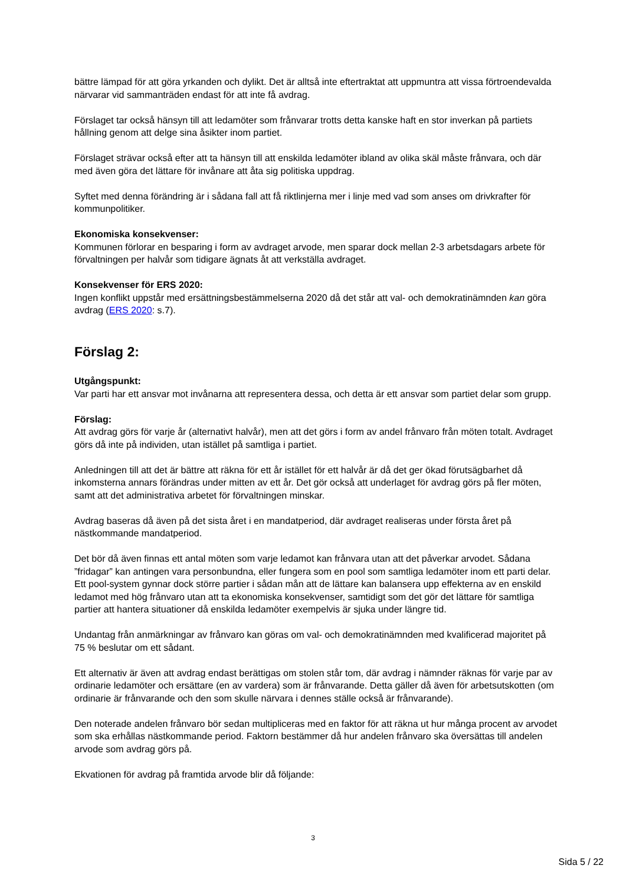bättre lämpad för att göra yrkanden och dylikt. Det är alltså inte eftertraktat att uppmuntra att vissa förtroendevalda närvarar vid sammanträden endast för att inte få avdrag.
Förslaget tar också hänsyn till att ledamöter som frånvarar trotts detta kanske haft en stor inverkan på partiets hållning genom att delge sina åsikter inom partiet.
Förslaget strävar också efter att ta hänsyn till att enskilda ledamöter ibland av olika skäl måste frånvara, och där med även göra det lättare för invånare att åta sig politiska uppdrag.
Syftet med denna förändring är i sådana fall att få riktlinjerna mer i linje med vad som anses om drivkrafter för kommunpolitiker.
Ekonomiska konsekvenser:
Kommunen förlorar en besparing i form av avdraget arvode, men sparar dock mellan 2-3 arbetsdagars arbete för förvaltningen per halvår som tidigare ägnats åt att verkställa avdraget.
Konsekvenser för ERS 2020:
Ingen konflikt uppstår med ersättningsbestämmelserna 2020 då det står att val- och demokratinämnden kan göra avdrag (ERS 2020: s.7).
Förslag 2:
Utgångspunkt:
Var parti har ett ansvar mot invånarna att representera dessa, och detta är ett ansvar som partiet delar som grupp.
Förslag:
Att avdrag görs för varje år (alternativt halvår), men att det görs i form av andel frånvaro från möten totalt. Avdraget görs då inte på individen, utan istället på samtliga i partiet.
Anledningen till att det är bättre att räkna för ett år istället för ett halvår är då det ger ökad förutsägbarhet då inkomsterna annars förändras under mitten av ett år. Det gör också att underlaget för avdrag görs på fler möten, samt att det administrativa arbetet för förvaltningen minskar.
Avdrag baseras då även på det sista året i en mandatperiod, där avdraget realiseras under första året på nästkommande mandatperiod.
Det bör då även finnas ett antal möten som varje ledamot kan frånvara utan att det påverkar arvodet. Sådana ”fridagar” kan antingen vara personbundna, eller fungera som en pool som samtliga ledamöter inom ett parti delar. Ett pool-system gynnar dock större partier i sådan mån att de lättare kan balansera upp effekterna av en enskild ledamot med hög frånvaro utan att ta ekonomiska konsekvenser, samtidigt som det gör det lättare för samtliga partier att hantera situationer då enskilda ledamöter exempelvis är sjuka under längre tid.
Undantag från anmärkningar av frånvaro kan göras om val- och demokratinämnden med kvalificerad majoritet på 75 % beslutar om ett sådant.
Ett alternativ är även att avdrag endast berättigas om stolen står tom, där avdrag i nämnder räknas för varje par av ordinarie ledamöter och ersättare (en av vardera) som är frånvarande. Detta gäller då även för arbetsutskotten (om ordinarie är frånvarande och den som skulle närvara i dennes ställe också är frånvarande).
Den noterade andelen frånvaro bör sedan multipliceras med en faktor för att räkna ut hur många procent av arvodet som ska erhållas nästkommande period. Faktorn bestämmer då hur andelen frånvaro ska översättas till andelen arvode som avdrag görs på.
Ekvationen för avdrag på framtida arvode blir då följande:
3
Sida 5 / 22